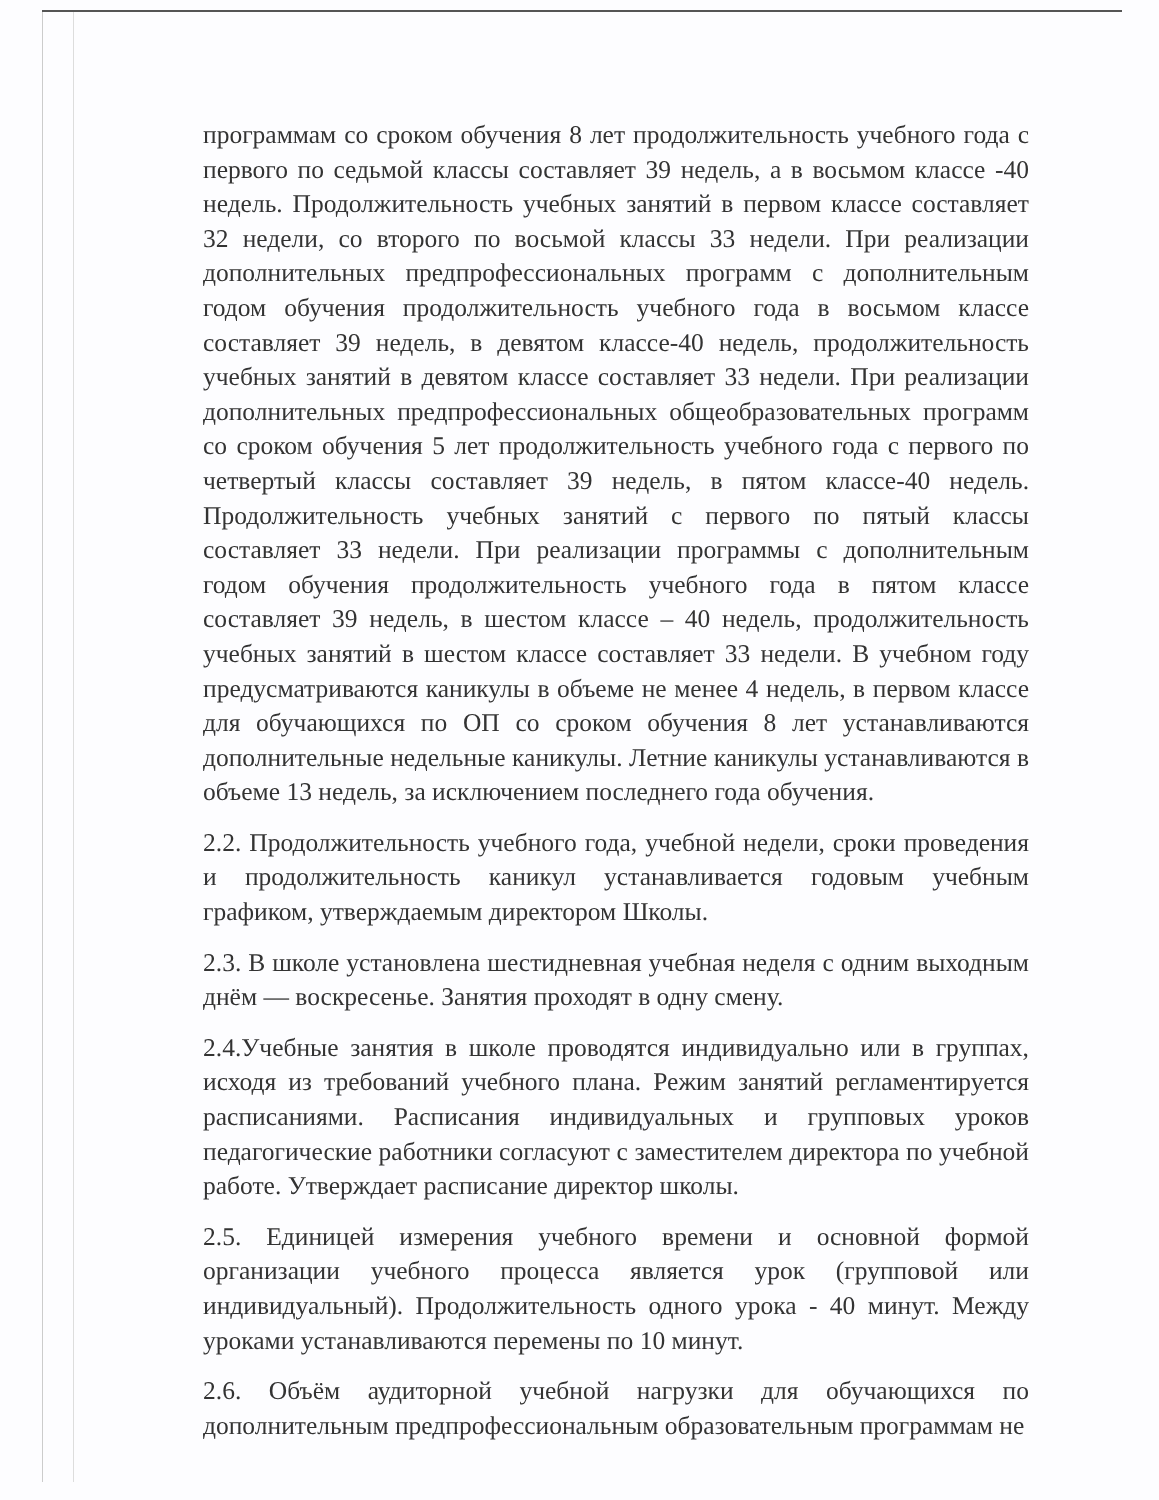программам со сроком обучения 8 лет продолжительность учебного года с первого по седьмой классы составляет 39 недель, а в восьмом классе -40 недель. Продолжительность учебных занятий в первом классе составляет 32 недели, со второго по восьмой классы 33 недели. При реализации дополнительных предпрофессиональных программ с дополнительным годом обучения продолжительность учебного года в восьмом классе составляет 39 недель, в девятом классе-40 недель, продолжительность учебных занятий в девятом классе составляет 33 недели. При реализации дополнительных предпрофессиональных общеобразовательных программ со сроком обучения 5 лет продолжительность учебного года с первого по четвертый классы составляет 39 недель, в пятом классе-40 недель. Продолжительность учебных занятий с первого по пятый классы составляет 33 недели. При реализации программы с дополнительным годом обучения продолжительность учебного года в пятом классе составляет 39 недель, в шестом классе – 40 недель, продолжительность учебных занятий в шестом классе составляет 33 недели. В учебном году предусматриваются каникулы в объеме не менее 4 недель, в первом классе для обучающихся по ОП со сроком обучения 8 лет устанавливаются дополнительные недельные каникулы. Летние каникулы устанавливаются в объеме 13 недель, за исключением последнего года обучения.
2.2. Продолжительность учебного года, учебной недели, сроки проведения и продолжительность каникул устанавливается годовым учебным графиком, утверждаемым директором Школы.
2.3. В школе установлена шестидневная учебная неделя с одним выходным днём — воскресенье. Занятия проходят в одну смену.
2.4.Учебные занятия в школе проводятся индивидуально или в группах, исходя из требований учебного плана. Режим занятий регламентируется расписаниями. Расписания индивидуальных и групповых уроков педагогические работники согласуют с заместителем директора по учебной работе. Утверждает расписание директор школы.
2.5. Единицей измерения учебного времени и основной формой организации учебного процесса является урок (групповой или индивидуальный). Продолжительность одного урока - 40 минут. Между уроками устанавливаются перемены по 10 минут.
2.6. Объём аудиторной учебной нагрузки для обучающихся по дополнительным предпрофессиональным образовательным программам не